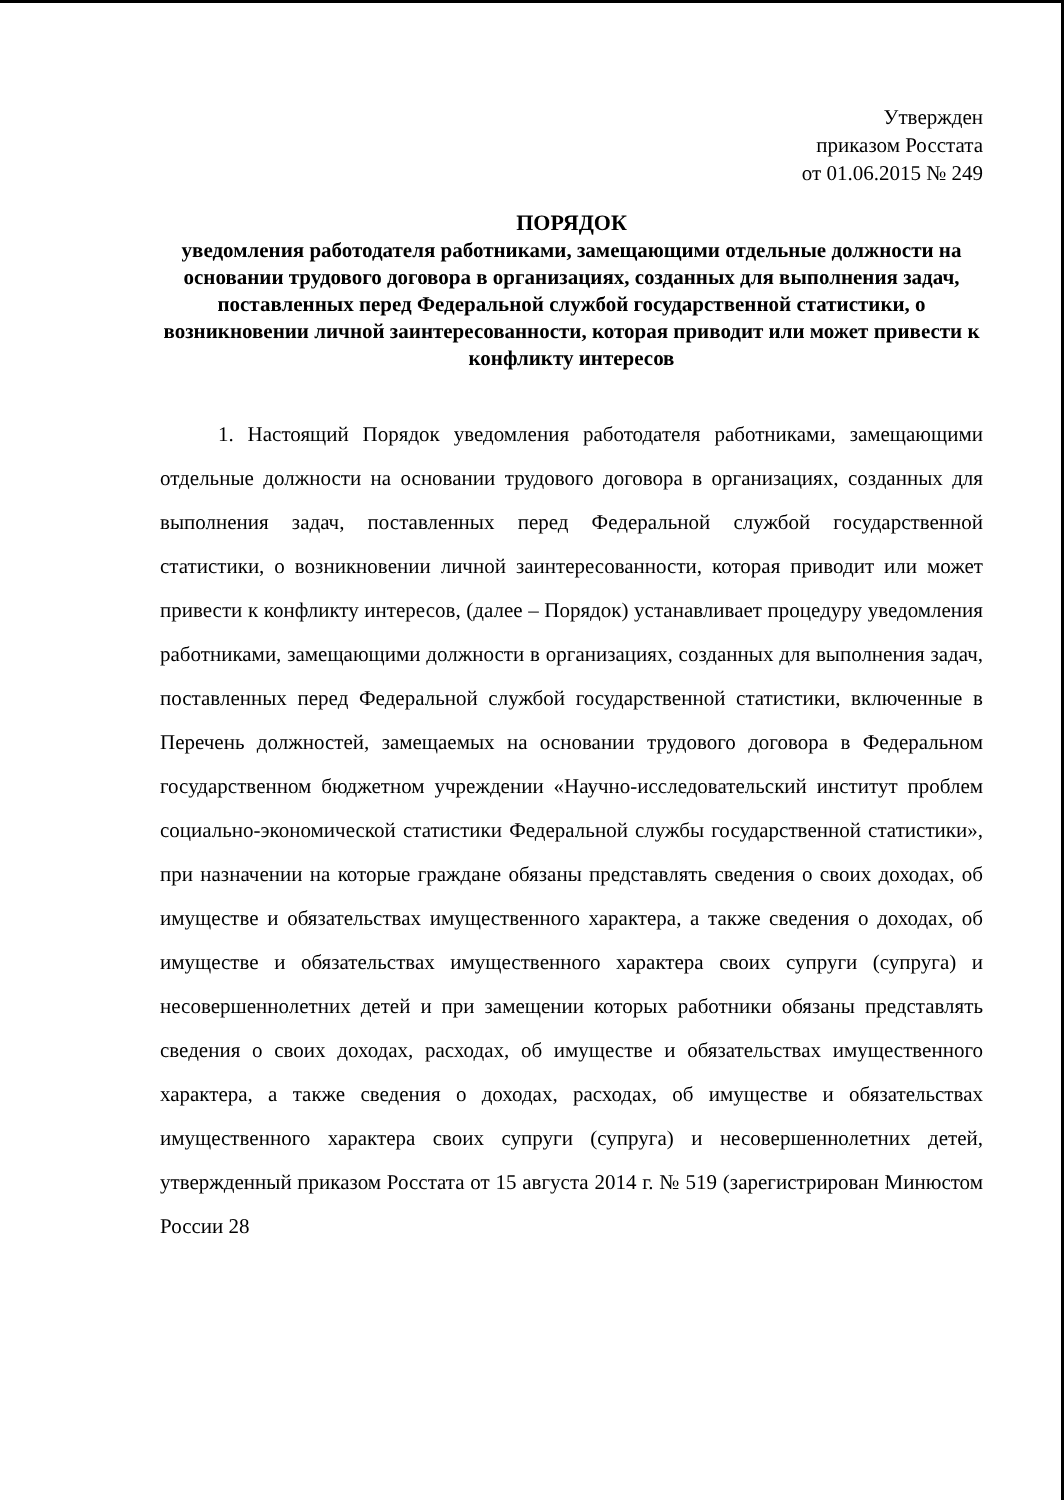Утвержден
приказом Росстата
от 01.06.2015 № 249
ПОРЯДОК
уведомления работодателя работниками, замещающими отдельные должности на основании трудового договора в организациях, созданных для выполнения задач, поставленных перед Федеральной службой государственной статистики, о возникновении личной заинтересованности, которая приводит или может привести к конфликту интересов
1. Настоящий Порядок уведомления работодателя работниками, замещающими отдельные должности на основании трудового договора в организациях, созданных для выполнения задач, поставленных перед Федеральной службой государственной статистики, о возникновении личной заинтересованности, которая приводит или может привести к конфликту интересов, (далее – Порядок) устанавливает процедуру уведомления работниками, замещающими должности в организациях, созданных для выполнения задач, поставленных перед Федеральной службой государственной статистики, включенные в Перечень должностей, замещаемых на основании трудового договора в Федеральном государственном бюджетном учреждении «Научно-исследовательский институт проблем социально-экономической статистики Федеральной службы государственной статистики», при назначении на которые граждане обязаны представлять сведения о своих доходах, об имуществе и обязательствах имущественного характера, а также сведения о доходах, об имуществе и обязательствах имущественного характера своих супруги (супруга) и несовершеннолетних детей и при замещении которых работники обязаны представлять сведения о своих доходах, расходах, об имуществе и обязательствах имущественного характера, а также сведения о доходах, расходах, об имуществе и обязательствах имущественного характера своих супруги (супруга) и несовершеннолетних детей, утвержденный приказом Росстата от 15 августа 2014 г. № 519 (зарегистрирован Минюстом России 28